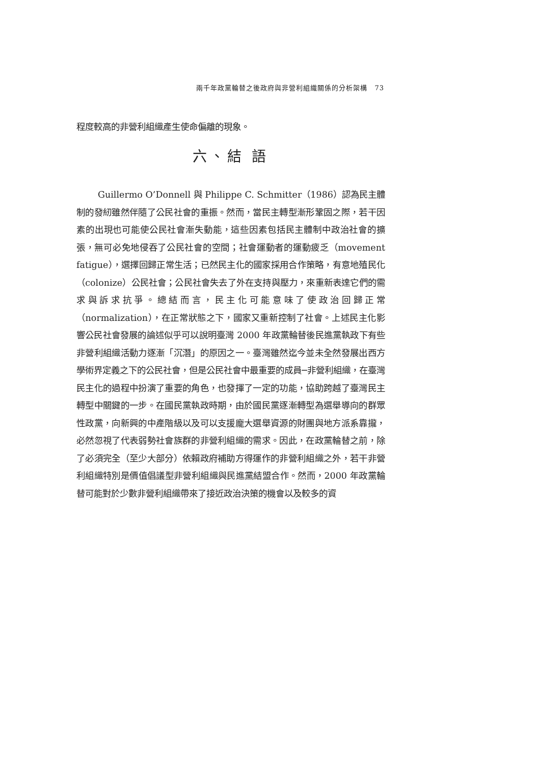兩千年政黨輪替之後政府與非營利組織關係的分析架構　73
程度較高的非營利組織產生使命偏離的現象。
六、結 語
Guillermo O’Donnell 與 Philippe C. Schmitter（1986）認為民主體制的發紉雖然伴隨了公民社會的重振。然而，當民主轉型漸形鞏固之際，若干因素的出現也可能使公民社會漸失動能，這些因素包括民主體制中政治社會的擴張，無可必免地侵吞了公民社會的空間；社會運動者的運動疲乏（movement fatigue），選擇回歸正常生活；已然民主化的國家採用合作策略，有意地殖民化（colonize）公民社會；公民社會失去了外在支持與壓力，來重新表達它們的需求與訴求抗爭。總結而言，民主化可能意味了使政治回歸正常（normalization），在正常狀態之下，國家又重新控制了社會。上述民主化影響公民社會發展的論述似乎可以說明臺灣 2000 年政黨輪替後民進黨執政下有些非營利組織活動力逐漸「沉潛」的原因之一。臺灣雖然迄今並未全然發展出西方學術界定義之下的公民社會，但是公民社會中最重要的成員─非營利組織，在臺灣民主化的過程中扮演了重要的角色，也發揮了一定的功能，協助跨越了臺灣民主轉型中關鍵的一步。在國民黨執政時期，由於國民黨逐漸轉型為選舉導向的群眾性政黨，向新興的中產階級以及可以支援龐大選舉資源的財團與地方派系靠攏，必然忽視了代表弱勢社會族群的非營利組織的需求。因此，在政黨輪替之前，除了必須完全（至少大部分）依賴政府補助方得運作的非營利組織之外，若干非營利組織特別是價值倡議型非營利組織與民進黨結盟合作。然而，2000 年政黨輪替可能對於少數非營利組織帶來了接近政治決策的機會以及較多的資